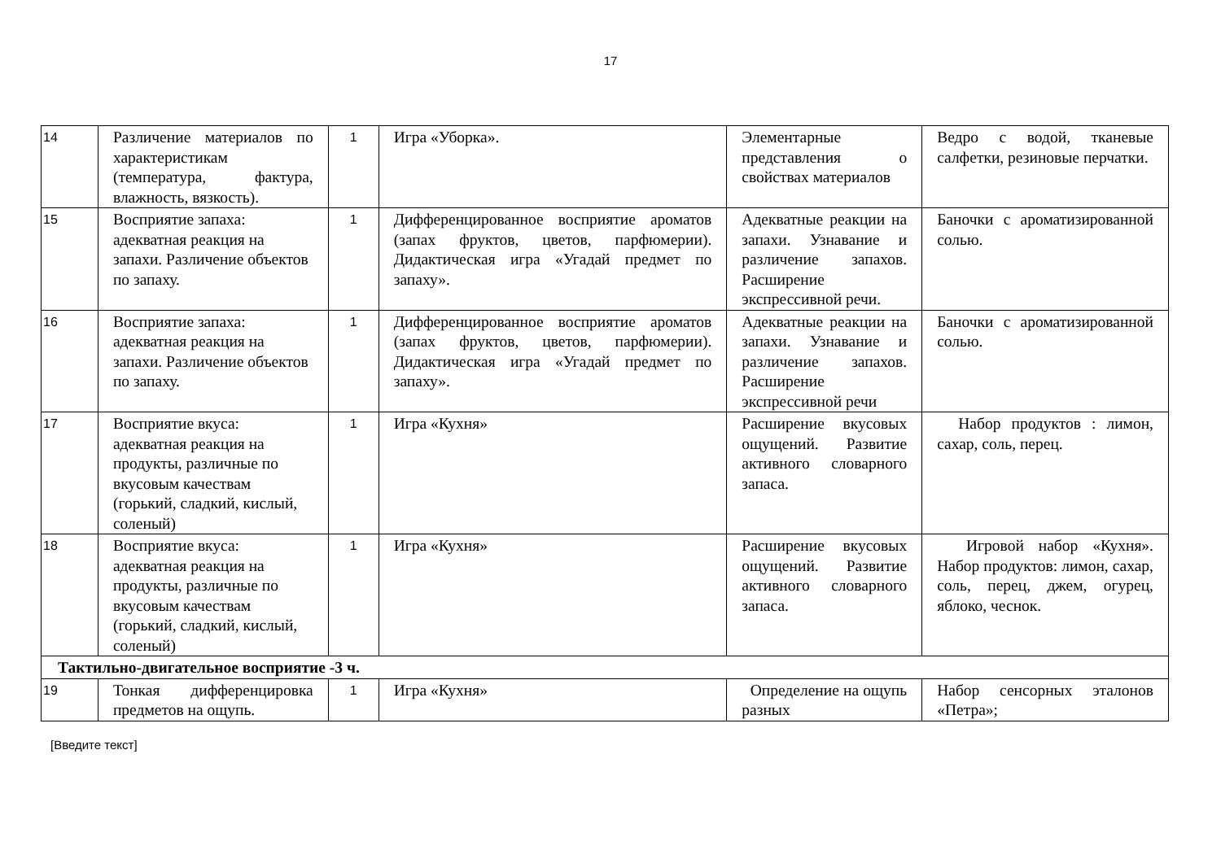17
| 14 | Различение материалов по характеристикам (температура, фактура, влажность, вязкость). | 1 | Игра «Уборка». | Элементарные представления о свойствах материалов | Ведро с водой, тканевые салфетки, резиновые перчатки. |
| 15 | Восприятие запаха: адекватная реакция на запахи. Различение объектов по запаху. | 1 | Дифференцированное восприятие ароматов (запах фруктов, цветов, парфюмерии). Дидактическая игра «Угадай предмет по запаху». | Адекватные реакции на запахи. Узнавание и различение запахов. Расширение экспрессивной речи. | Баночки с ароматизированной солью. |
| 16 | Восприятие запаха: адекватная реакция на запахи. Различение объектов по запаху. | 1 | Дифференцированное восприятие ароматов (запах фруктов, цветов, парфюмерии). Дидактическая игра «Угадай предмет по запаху». | Адекватные реакции на запахи. Узнавание и различение запахов. Расширение экспрессивной речи | Баночки с ароматизированной солью. |
| 17 | Восприятие вкуса: адекватная реакция на продукты, различные по вкусовым качествам (горький, сладкий, кислый, соленый) | 1 | Игра «Кухня» | Расширение вкусовых ощущений. Развитие активного словарного запаса. | Набор продуктов : лимон, сахар, соль, перец. |
| 18 | Восприятие вкуса: адекватная реакция на продукты, различные по вкусовым качествам (горький, сладкий, кислый, соленый) | 1 | Игра «Кухня» | Расширение вкусовых ощущений. Развитие активного словарного запаса. | Игровой набор «Кухня». Набор продуктов: лимон, сахар, соль, перец, джем, огурец, яблоко, чеснок. |
| Тактильно-двигательное восприятие -3 ч. | | | | | |
| 19 | Тонкая дифференцировка предметов на ощупь. | 1 | Игра «Кухня» | Определение на ощупь разных | Набор сенсорных эталонов «Петра»; |
[Введите текст]